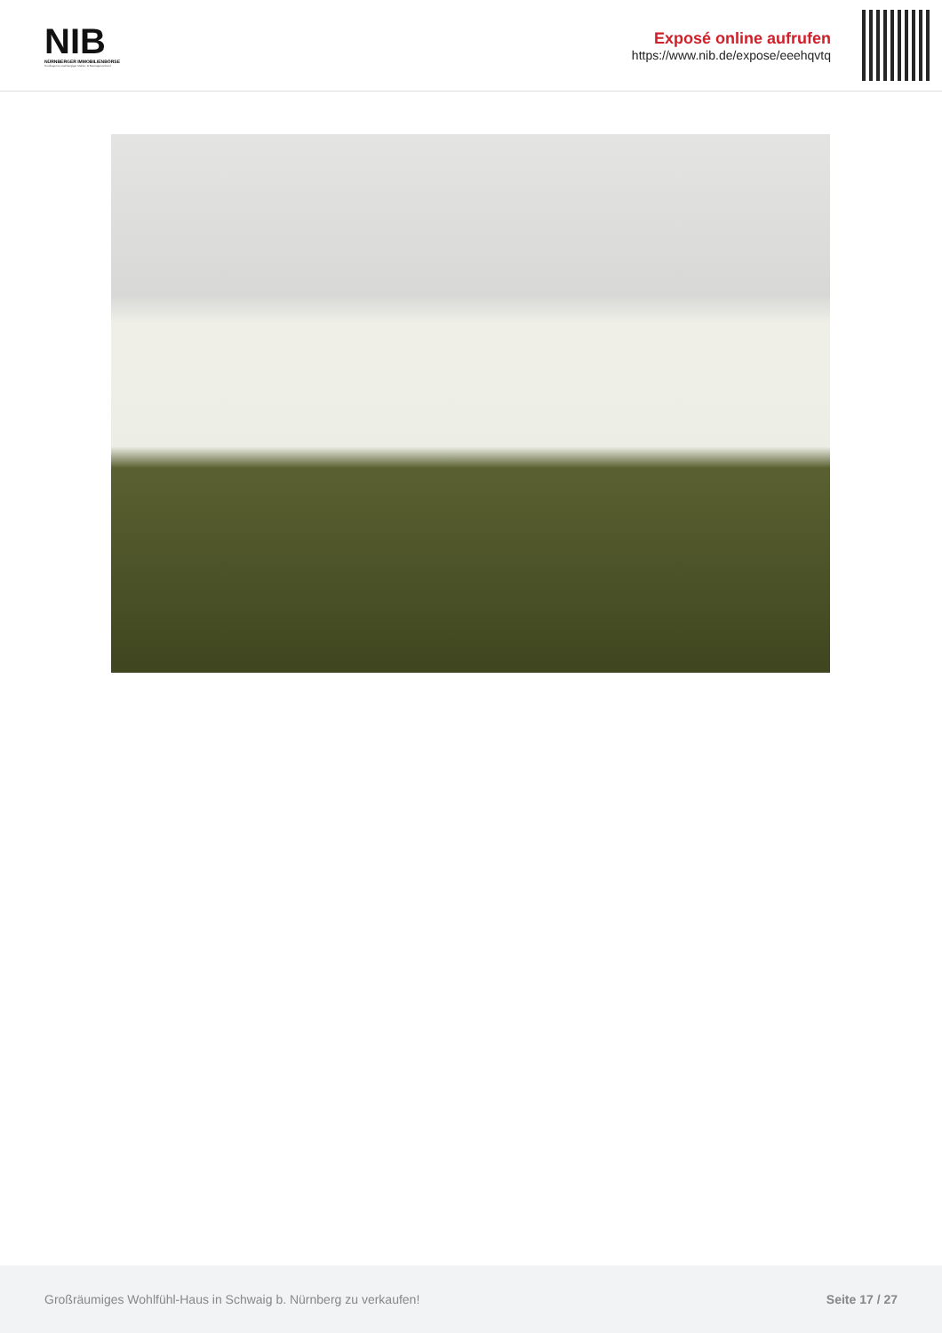NIB
NÜRNBERGER IMMOBILIENBÖRSE
Nordbayerns unabhängiger Makler- & Bauträgerverbund
Exposé online aufrufen
https://www.nib.de/expose/eeehqvtq
Großräumiges Wohlfühl-Haus in Schwaig b. Nürnberg zu verkaufen! Seite 17 / 27